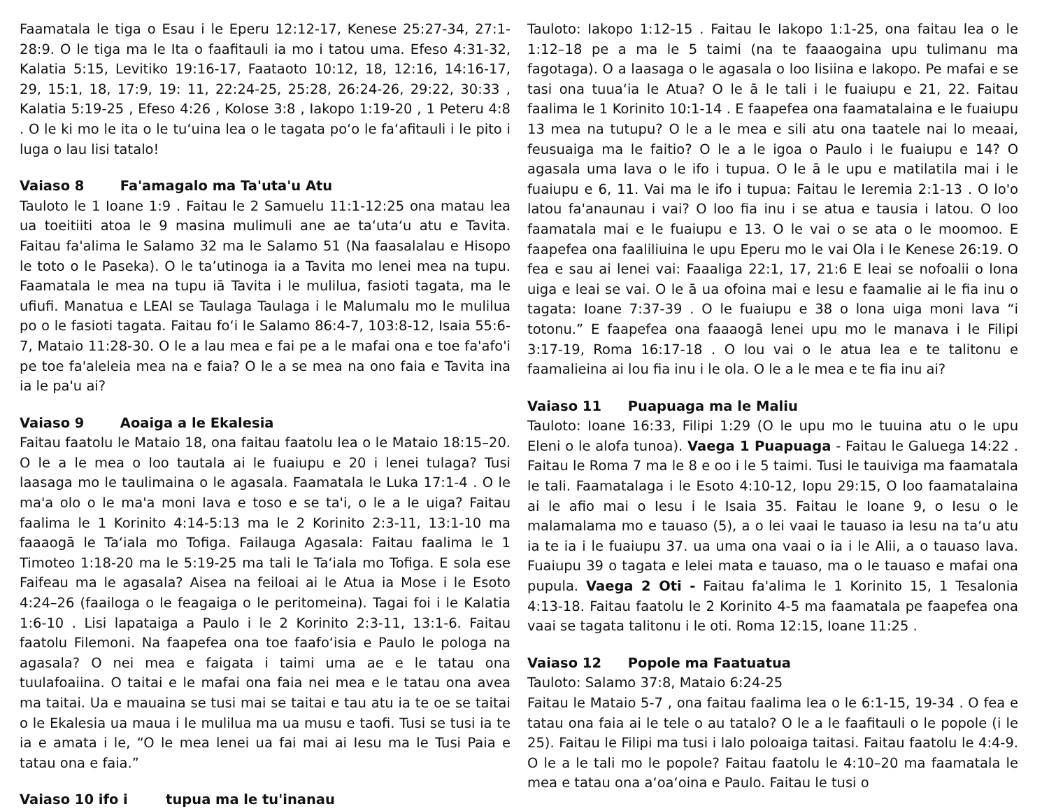Faamatala le tiga o Esau i le Eperu 12:12-17, Kenese 25:27-34, 27:1-28:9. O le tiga ma le Ita o faafitauli ia mo i tatou uma. Efeso 4:31-32, Kalatia 5:15, Levitiko 19:16-17, Faataoto 10:12, 18, 12:16, 14:16-17, 29, 15:1, 18, 17:9, 19: 11, 22:24-25, 25:28, 26:24-26, 29:22, 30:33 , Kalatia 5:19-25 , Efeso 4:26 , Kolose 3:8 , Iakopo 1:19-20 , 1 Peteru 4:8 . O le ki mo le ita o le tu‘uina lea o le tagata po‘o le fa‘afitauli i le pito i luga o lau lisi tatalo!
Vaiaso 8 Fa'amagalo ma Ta'uta'u Atu
Tauloto le 1 Ioane 1:9 . Faitau le 2 Samuelu 11:1-12:25 ona matau lea ua toeitiiti atoa le 9 masina mulimuli ane ae ta‘uta‘u atu e Tavita. Faitau fa'alima le Salamo 32 ma le Salamo 51 (Na faasalalau e Hisopo le toto o le Paseka). O le ta’utinoga ia a Tavita mo lenei mea na tupu. Faamatala le mea na tupu iā Tavita i le mulilua, fasioti tagata, ma le ufiufi. Manatua e LEAI se Taulaga Taulaga i le Malumalu mo le mulilua po o le fasioti tagata. Faitau fo‘i le Salamo 86:4-7, 103:8-12, Isaia 55:6-7, Mataio 11:28-30. O le a lau mea e fai pe a le mafai ona e toe fa'afo'i pe toe fa'aleleia mea na e faia? O le a se mea na ono faia e Tavita ina ia le pa'u ai?
Vaiaso 9 Aoaiga a le Ekalesia
Faitau faatolu le Mataio 18, ona faitau faatolu lea o le Mataio 18:15–20. O le a le mea o loo tautala ai le fuaiupu e 20 i lenei tulaga? Tusi laasaga mo le taulimaina o le agasala. Faamatala le Luka 17:1-4 . O le ma'a olo o le ma'a moni lava e toso e se ta'i, o le a le uiga? Faitau faalima le 1 Korinito 4:14-5:13 ma le 2 Korinito 2:3-11, 13:1-10 ma faaaogā le Ta‘iala mo Tofiga. Failauga Agasala: Faitau faalima le 1 Timoteo 1:18-20 ma le 5:19-25 ma tali le Ta‘iala mo Tofiga. E sola ese Faifeau ma le agasala? Aisea na feiloai ai le Atua ia Mose i le Esoto 4:24–26 (faailoga o le feagaiga o le peritomeina). Tagai foi i le Kalatia 1:6-10 . Lisi lapataiga a Paulo i le 2 Korinito 2:3-11, 13:1-6. Faitau faatolu Filemoni. Na faapefea ona toe faafo‘isia e Paulo le pologa na agasala? O nei mea e faigata i taimi uma ae e le tatau ona tuulafoaiina. O taitai e le mafai ona faia nei mea e le tatau ona avea ma taitai. Ua e mauaina se tusi mai se taitai e tau atu ia te oe se taitai o le Ekalesia ua maua i le mulilua ma ua musu e taofi. Tusi se tusi ia te ia e amata i le, “O le mea lenei ua fai mai ai Iesu ma le Tusi Paia e tatau ona e faia.”
Vaiaso 10 ifo i tupua ma le tu'inanau
Tauloto: Iakopo 1:12-15 . Faitau le Iakopo 1:1-25, ona faitau lea o le 1:12–18 pe a ma le 5 taimi (na te faaaogaina upu tulimanu ma fagotaga). O a laasaga o le agasala o loo lisiina e Iakopo. Pe mafai e se tasi ona tuua‘ia le Atua? O le ā le tali i le fuaiupu e 21, 22. Faitau faalima le 1 Korinito 10:1-14 . E faapefea ona faamatalaina e le fuaiupu 13 mea na tutupu? O le a le mea e sili atu ona taatele nai lo meaai, feusuaiga ma le faitio? O le a le igoa o Paulo i le fuaiupu e 14? O agasala uma lava o le ifo i tupua. O le ā le upu e matilatila mai i le fuaiupu e 6, 11. Vai ma le ifo i tupua: Faitau le Ieremia 2:1-13 . O lo'o latou fa'anaunau i vai? O loo fia inu i se atua e tausia i latou. O loo faamatala mai e le fuaiupu e 13. O le vai o se ata o le moomoo. E faapefea ona faaliliuina le upu Eperu mo le vai Ola i le Kenese 26:19. O fea e sau ai lenei vai: Faaaliga 22:1, 17, 21:6 E leai se nofoalii o lona uiga e leai se vai. O le ā ua ofoina mai e Iesu e faamalie ai le fia inu o tagata: Ioane 7:37-39 . O le fuaiupu e 38 o lona uiga moni lava “i totonu.” E faapefea ona faaaogā lenei upu mo le manava i le Filipi 3:17-19, Roma 16:17-18 . O lou vai o le atua lea e te talitonu e faamalieina ai lou fia inu i le ola. O le a le mea e te fia inu ai?
Vaiaso 11 Puapuaga ma le Maliu
Tauloto: Ioane 16:33, Filipi 1:29 (O le upu mo le tuuina atu o le upu Eleni o le alofa tunoa). Vaega 1 Puapuaga - Faitau le Galuega 14:22 . Faitau le Roma 7 ma le 8 e oo i le 5 taimi. Tusi le tauiviga ma faamatala le tali. Faamatalaga i le Esoto 4:10-12, Iopu 29:15, O loo faamatalaina ai le afio mai o Iesu i le Isaia 35. Faitau le Ioane 9, o Iesu o le malamalama mo e tauaso (5), a o lei vaai le tauaso ia Iesu na ta‘u atu ia te ia i le fuaiupu 37. ua uma ona vaai o ia i le Alii, a o tauaso lava. Fuaiupu 39 o tagata e lelei mata e tauaso, ma o le tauaso e mafai ona pupula. Vaega 2 Oti - Faitau fa'alima le 1 Korinito 15, 1 Tesalonia 4:13-18. Faitau faatolu le 2 Korinito 4-5 ma faamatala pe faapefea ona vaai se tagata talitonu i le oti. Roma 12:15, Ioane 11:25 .
Vaiaso 12 Popole ma Faatuatua
Tauloto: Salamo 37:8, Mataio 6:24-25
Faitau le Mataio 5-7 , ona faitau faalima lea o le 6:1-15, 19-34 . O fea e tatau ona faia ai le tele o au tatalo? O le a le faafitauli o le popole (i le 25). Faitau le Filipi ma tusi i lalo poloaiga taitasi. Faitau faatolu le 4:4-9. O le a le tali mo le popole? Faitau faatolu le 4:10–20 ma faamatala le mea e tatau ona a‘oa‘oina e Paulo. Faitau le tusi o